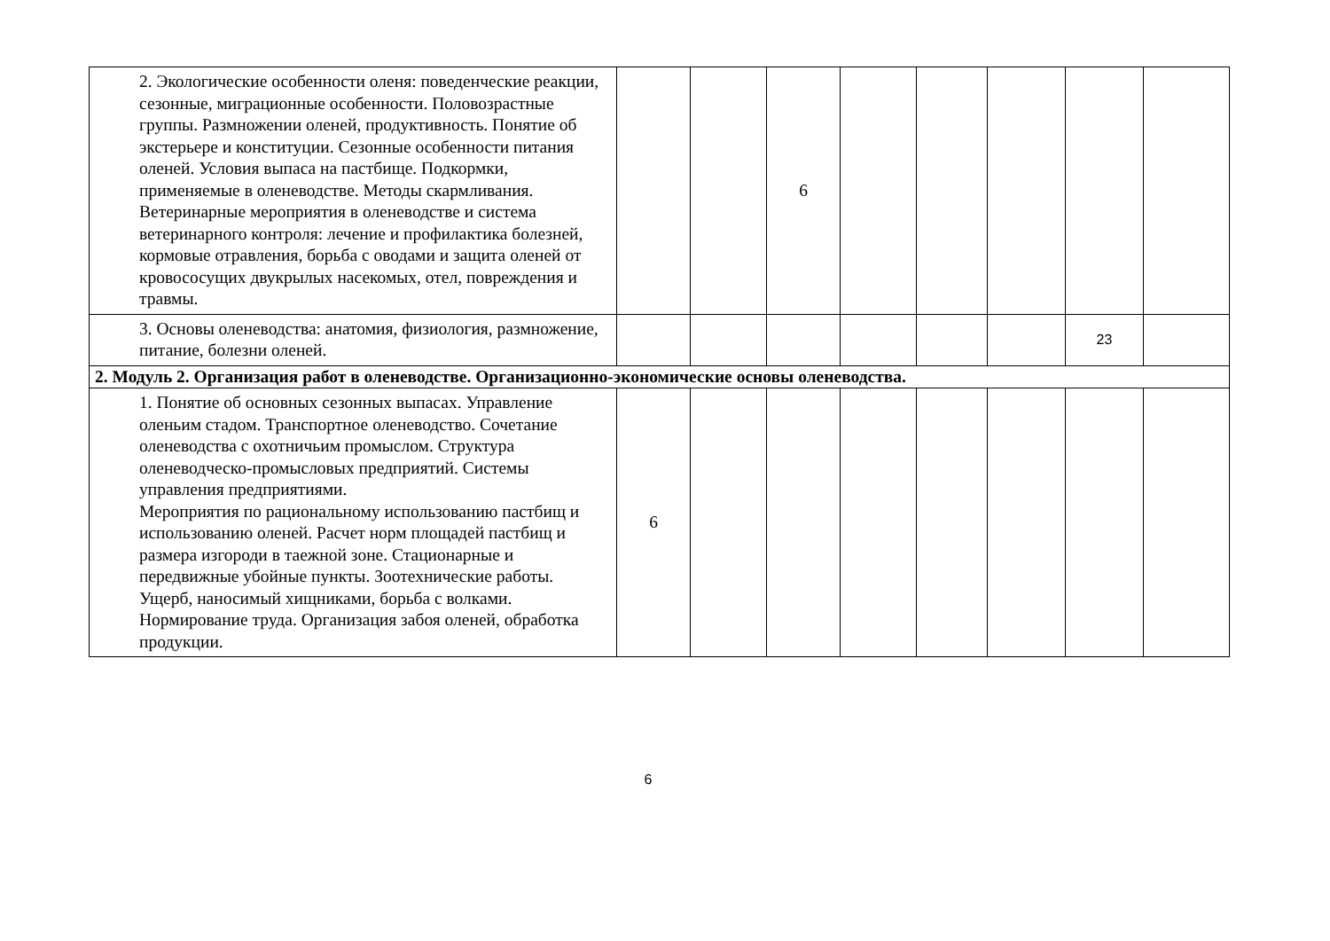| 2. Экологические особенности оленя: поведенческие реакции, сезонные, миграционные особенности. Половозрастные группы. Размножении оленей, продуктивность. Понятие об экстерьере и конституции. Сезонные особенности питания оленей. Условия выпаса на пастбище. Подкормки, применяемые в оленеводстве. Методы скармливания. Ветеринарные мероприятия в оленеводстве и система ветеринарного контроля: лечение и профилактика болезней, кормовые отравления, борьба с оводами и защита оленей от кровососущих двукрылых насекомых, отел, повреждения и травмы. | | | 6 | | | | | |
| 3. Основы оленеводства: анатомия, физиология, размножение, питание, болезни оленей. | | | | | | | 23 | |
| 2. Модуль 2. Организация работ в оленеводстве. Организационно-экономические основы оленеводства. | | | | | | | | |
| 1. Понятие об основных сезонных выпасах. Управление оленьим стадом. Транспортное оленеводство. Сочетание оленеводства с охотничьим промыслом. Структура оленеводческо-промысловых предприятий. Системы управления предприятиями. Мероприятия по рациональному использованию пастбищ и использованию оленей. Расчет норм площадей пастбищ и размера изгороди в таежной зоне. Стационарные и передвижные убойные пункты. Зоотехнические работы. Ущерб, наносимый хищниками, борьба с волками. Нормирование труда. Организация забоя оленей, обработка продукции. | 6 | | | | | | | |
6